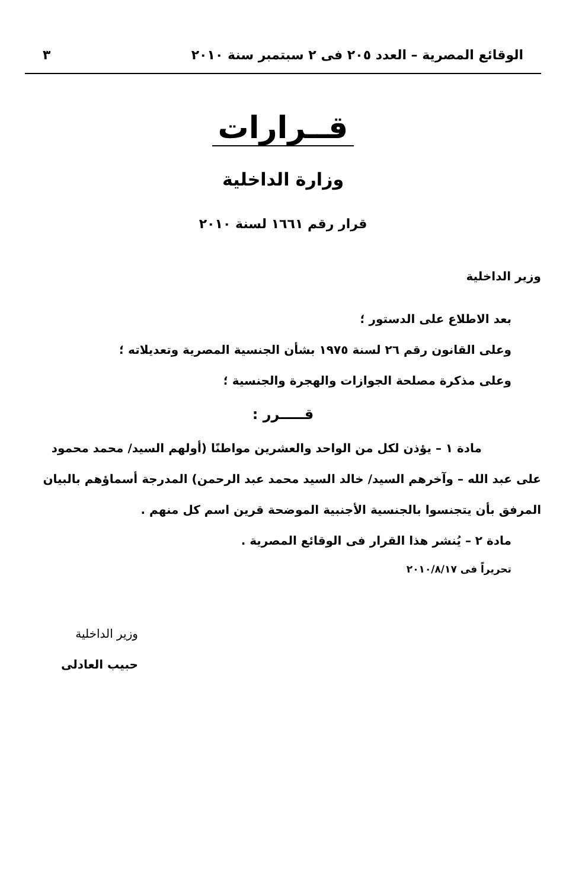الوقائع المصرية – العدد ٢٠٥ فى ٢ سبتمبر سنة ٢٠١٠ ٣
قــرارات
وزارة الداخلية
قرار رقم ١٦٦١ لسنة ٢٠١٠
وزير الداخلية
بعد الاطلاع على الدستور ؛
وعلى القانون رقم ٢٦ لسنة ١٩٧٥ بشأن الجنسية المصرية وتعديلاته ؛
وعلى مذكرة مصلحة الجوازات والهجرة والجنسية ؛
قـــــرر :
مادة ١ – يؤذن لكل من الواحد والعشرين مواطنًا (أولهم السيد/ محمد محمود على عبد الله – وآخرهم السيد/ خالد السيد محمد عبد الرحمن) المدرجة أسماؤهم بالبيان المرفق بأن يتجنسوا بالجنسية الأجنبية الموضحة قرين اسم كل منهم .
مادة ٢ – يُنشر هذا القرار فى الوقائع المصرية .
تحريراً فى ٢٠١٠/٨/١٧
وزير الداخلية
حبيب العادلى